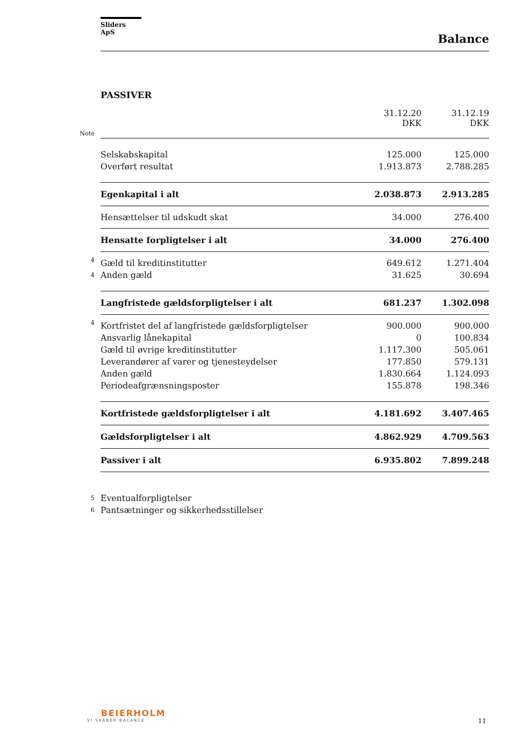Sliders ApS
Balance
PASSIVER
| | | 31.12.20 DKK | 31.12.19 DKK |
| Note | | | |
| | Selskabskapital | 125.000 | 125.000 |
| | Overført resultat | 1.913.873 | 2.788.285 |
| | Egenkapital i alt | 2.038.873 | 2.913.285 |
| | Hensættelser til udskudt skat | 34.000 | 276.400 |
| | Hensatte forpligtelser i alt | 34.000 | 276.400 |
| 4 | Gæld til kreditinstitutter | 649.612 | 1.271.404 |
| 4 | Anden gæld | 31.625 | 30.694 |
| | Langfristede gældsforpligtelser i alt | 681.237 | 1.302.098 |
| 4 | Kortfristet del af langfristede gældsforpligtelser | 900.000 | 900.000 |
| | Ansvarlig lånekapital | 0 | 100.834 |
| | Gæld til øvrige kreditinstitutter | 1.117.300 | 505.061 |
| | Leverandører af varer og tjenesteydelser | 177.850 | 579.131 |
| | Anden gæld | 1.830.664 | 1.124.093 |
| | Periodeafgrænsningsposter | 155.878 | 198.346 |
| | Kortfristede gældsforpligtelser i alt | 4.181.692 | 3.407.465 |
| | Gældsforpligtelser i alt | 4.862.929 | 4.709.563 |
| | Passiver i alt | 6.935.802 | 7.899.248 |
| 5 | Eventualforpligtelser | | |
| 6 | Pantsætninger og sikkerhedsstillelser | | |
BEIERHOLM
VI SKABER BALANCE
11